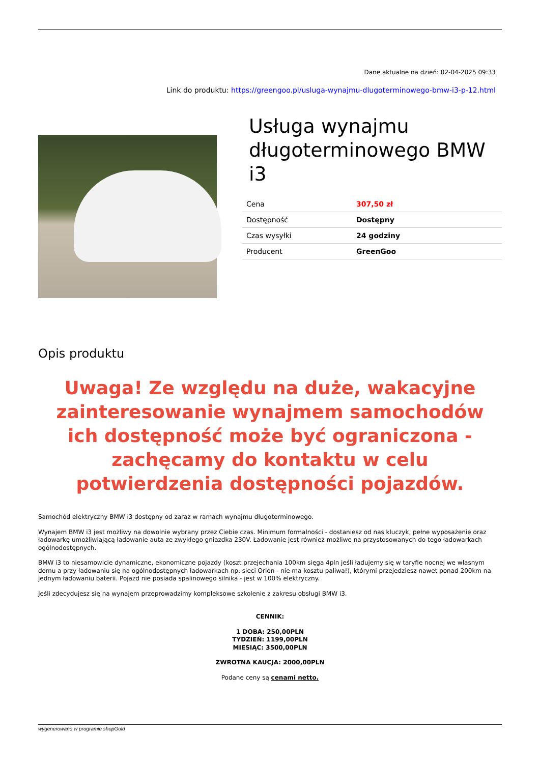Dane aktualne na dzień: 02-04-2025 09:33
Link do produktu: https://greengoo.pl/usluga-wynajmu-dlugoterminowego-bmw-i3-p-12.html
Usługa wynajmu długoterminowego BMW i3
| Cena | 307,50 zł |
| Dostępność | Dostępny |
| Czas wysyłki | 24 godziny |
| Producent | GreenGoo |
Opis produktu
Uwaga! Ze względu na duże, wakacyjne zainteresowanie wynajmem samochodów ich dostępność może być ograniczona - zachęcamy do kontaktu w celu potwierdzenia dostępności pojazdów.
Samochód elektryczny BMW i3 dostępny od zaraz w ramach wynajmu długoterminowego.
Wynajem BMW i3 jest możliwy na dowolnie wybrany przez Ciebie czas. Minimum formalności - dostaniesz od nas kluczyk, pełne wyposażenie oraz ładowarkę umożliwiającą ładowanie auta ze zwykłego gniazdka 230V. Ładowanie jest również możliwe na przystosowanych do tego ładowarkach ogólnodostępnych.
BMW i3 to niesamowicie dynamiczne, ekonomiczne pojazdy (koszt przejechania 100km sięga 4pln jeśli ładujemy się w taryfie nocnej we własnym domu a przy ładowaniu się na ogólnodostępnych ładowarkach np. sieci Orlen - nie ma kosztu paliwa!), którymi przejedziesz nawet ponad 200km na jednym ładowaniu baterii. Pojazd nie posiada spalinowego silnika - jest w 100% elektryczny.
Jeśli zdecydujesz się na wynajem przeprowadzimy kompleksowe szkolenie z zakresu obsługi BMW i3.
CENNIK:
1 DOBA: 250,00PLN
TYDZIEŃ: 1199,00PLN
MIESIĄC: 3500,00PLN
ZWROTNA KAUCJA: 2000,00PLN
Podane ceny są cenami netto.
wygenerowano w programie shopGold